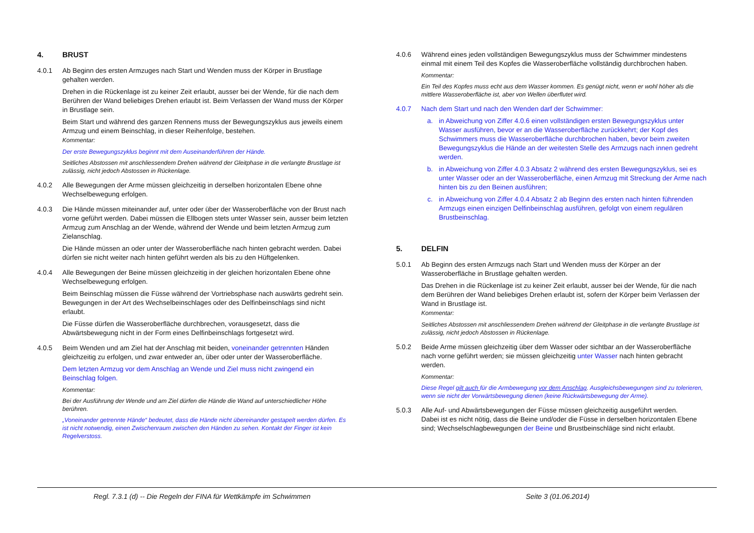4. BRUST
4.0.1 Ab Beginn des ersten Armzuges nach Start und Wenden muss der Körper in Brustlage gehalten werden.
Drehen in die Rückenlage ist zu keiner Zeit erlaubt, ausser bei der Wende, für die nach dem Berühren der Wand beliebiges Drehen erlaubt ist. Beim Verlassen der Wand muss der Körper in Brustlage sein.
Beim Start und während des ganzen Rennens muss der Bewegungszyklus aus jeweils einem Armzug und einem Beinschlag, in dieser Reihenfolge, bestehen.
Kommentar:
Der erste Bewegungszyklus beginnt mit dem Auseinanderführen der Hände.
Seitliches Abstossen mit anschliessendem Drehen während der Gleitphase in die verlangte Brustlage ist zulässig, nicht jedoch Abstossen in Rückenlage.
4.0.2 Alle Bewegungen der Arme müssen gleichzeitig in derselben horizontalen Ebene ohne Wechselbewegung erfolgen.
4.0.3 Die Hände müssen miteinander auf, unter oder über der Wasseroberfläche von der Brust nach vorne geführt werden. Dabei müssen die Ellbogen stets unter Wasser sein, ausser beim letzten Armzug zum Anschlag an der Wende, während der Wende und beim letzten Armzug zum Zielanschlag.
Die Hände müssen an oder unter der Wasseroberfläche nach hinten gebracht werden. Dabei dürfen sie nicht weiter nach hinten geführt werden als bis zu den Hüftgelenken.
4.0.4 Alle Bewegungen der Beine müssen gleichzeitig in der gleichen horizontalen Ebene ohne Wechselbewegung erfolgen.
Beim Beinschlag müssen die Füsse während der Vortriebsphase nach auswärts gedreht sein. Bewegungen in der Art des Wechselbeinschlages oder des Delfinbeinschlags sind nicht erlaubt.
Die Füsse dürfen die Wasseroberfläche durchbrechen, vorausgesetzt, dass die Abwärtsbewegung nicht in der Form eines Delfinbeinschlags fortgesetzt wird.
4.0.5 Beim Wenden und am Ziel hat der Anschlag mit beiden, voneinander getrennten Händen gleichzeitig zu erfolgen, und zwar entweder an, über oder unter der Wasseroberfläche.
Dem letzten Armzug vor dem Anschlag an Wende und Ziel muss nicht zwingend ein Beinschlag folgen.
Kommentar:
Bei der Ausführung der Wende und am Ziel dürfen die Hände die Wand auf unterschiedlicher Höhe berühren.
„Voneinander getrennte Hände“ bedeutet, dass die Hände nicht übereinander gestapelt werden dürfen. Es ist nicht notwendig, einen Zwischenraum zwischen den Händen zu sehen. Kontakt der Finger ist kein Regelverstoss.
4.0.6 Während eines jeden vollständigen Bewegungszyklus muss der Schwimmer mindestens einmal mit einem Teil des Kopfes die Wasseroberfläche vollständig durchbrochen haben.
Kommentar:
Ein Teil des Kopfes muss echt aus dem Wasser kommen. Es genügt nicht, wenn er wohl höher als die mittlere Wasseroberfläche ist, aber von Wellen überflutet wird.
4.0.7 Nach dem Start und nach den Wenden darf der Schwimmer:
a. in Abweichung von Ziffer 4.0.6 einen vollständigen ersten Bewegungszyklus unter Wasser ausführen, bevor er an die Wasseroberfläche zurückkehrt; der Kopf des Schwimmers muss die Wasseroberfläche durchbrochen haben, bevor beim zweiten Bewegungszyklus die Hände an der weitesten Stelle des Armzugs nach innen gedreht werden.
b. in Abweichung von Ziffer 4.0.3 Absatz 2 während des ersten Bewegungszyklus, sei es unter Wasser oder an der Wasseroberfläche, einen Armzug mit Streckung der Arme nach hinten bis zu den Beinen ausführen;
c. in Abweichung von Ziffer 4.0.4 Absatz 2 ab Beginn des ersten nach hinten führenden Armzugs einen einzigen Delfinbeinschlag ausführen, gefolgt von einem regulären Brustbeinschlag.
5. DELFIN
5.0.1 Ab Beginn des ersten Armzugs nach Start und Wenden muss der Körper an der Wasseroberfläche in Brustlage gehalten werden.
Das Drehen in die Rückenlage ist zu keiner Zeit erlaubt, ausser bei der Wende, für die nach dem Berühren der Wand beliebiges Drehen erlaubt ist, sofern der Körper beim Verlassen der Wand in Brustlage ist.
Kommentar:
Seitliches Abstossen mit anschliessendem Drehen während der Gleitphase in die verlangte Brustlage ist zulässig, nicht jedoch Abstossen in Rückenlage.
5.0.2 Beide Arme müssen gleichzeitig über dem Wasser oder sichtbar an der Wasseroberfläche nach vorne geführt werden; sie müssen gleichzeitig unter Wasser nach hinten gebracht werden.
Kommentar:
Diese Regel gilt auch für die Armbewegung vor dem Anschlag. Ausgleichsbewegungen sind zu tolerieren, wenn sie nicht der Vorwärtsbewegung dienen (keine Rückwärtsbewegung der Arme).
5.0.3 Alle Auf- und Abwärtsbewegungen der Füsse müssen gleichzeitig ausgeführt werden.
Dabei ist es nicht nötig, dass die Beine und/oder die Füsse in derselben horizontalen Ebene sind; Wechselschlagbewegungen der Beine und Brustbeinschläge sind nicht erlaubt.
Regl. 7.3.1 (d) -- Die Regeln der FINA für Wettkämpfe im Schwimmen Seite 3 (01.06.2014)